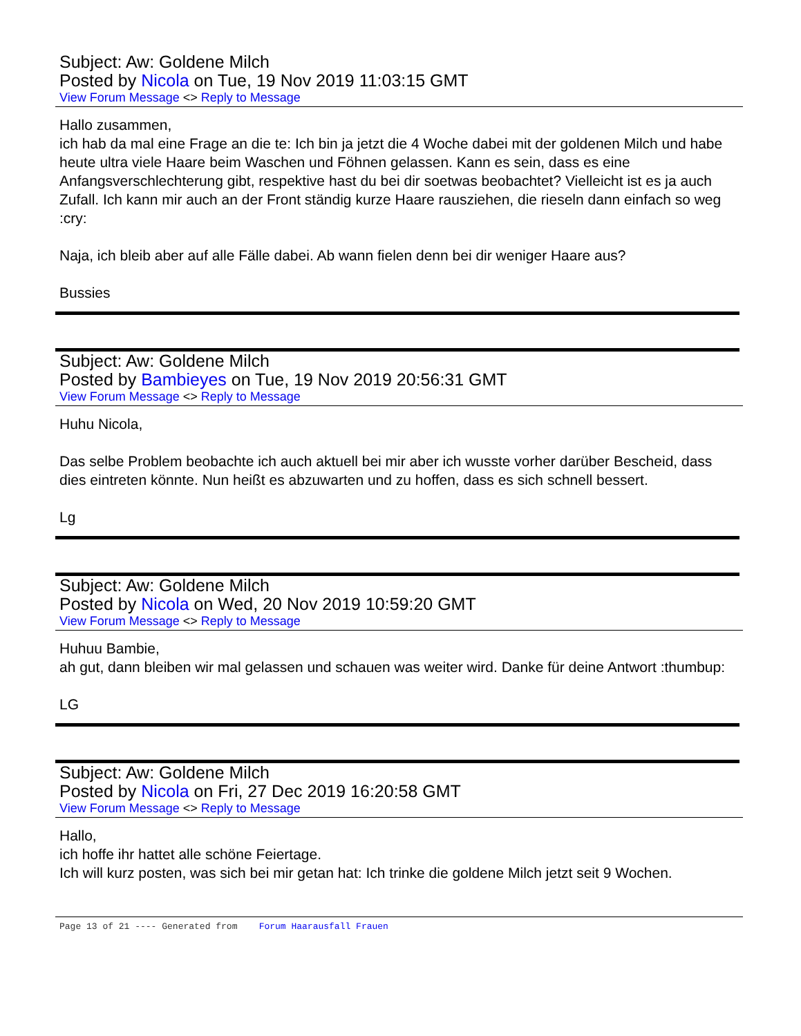Subject: Aw: Goldene Milch
Posted by Nicola on Tue, 19 Nov 2019 11:03:15 GMT
View Forum Message <> Reply to Message
Hallo zusammen,
ich hab da mal eine Frage an die te: Ich bin ja jetzt die 4 Woche dabei mit der goldenen Milch und habe heute ultra viele Haare beim Waschen und Föhnen gelassen. Kann es sein, dass es eine Anfangsverschlechterung gibt, respektive hast du bei dir soetwas beobachtet? Vielleicht ist es ja auch Zufall. Ich kann mir auch an der Front ständig kurze Haare rausziehen, die rieseln dann einfach so weg :cry:
Naja, ich bleib aber auf alle Fälle dabei. Ab wann fielen denn bei dir weniger Haare aus?
Bussies
Subject: Aw: Goldene Milch
Posted by Bambieyes on Tue, 19 Nov 2019 20:56:31 GMT
View Forum Message <> Reply to Message
Huhu Nicola,
Das selbe Problem beobachte ich auch aktuell bei mir aber ich wusste vorher darüber Bescheid, dass dies eintreten könnte. Nun heißt es abzuwarten und zu hoffen, dass es sich schnell bessert.
Lg
Subject: Aw: Goldene Milch
Posted by Nicola on Wed, 20 Nov 2019 10:59:20 GMT
View Forum Message <> Reply to Message
Huhuu Bambie,
ah gut, dann bleiben wir mal gelassen und schauen was weiter wird. Danke für deine Antwort :thumbup:
LG
Subject: Aw: Goldene Milch
Posted by Nicola on Fri, 27 Dec 2019 16:20:58 GMT
View Forum Message <> Reply to Message
Hallo,
ich hoffe ihr hattet alle schöne Feiertage.
Ich will kurz posten, was sich bei mir getan hat: Ich trinke die goldene Milch jetzt seit 9 Wochen.
Page 13 of 21 ---- Generated from Forum Haarausfall Frauen